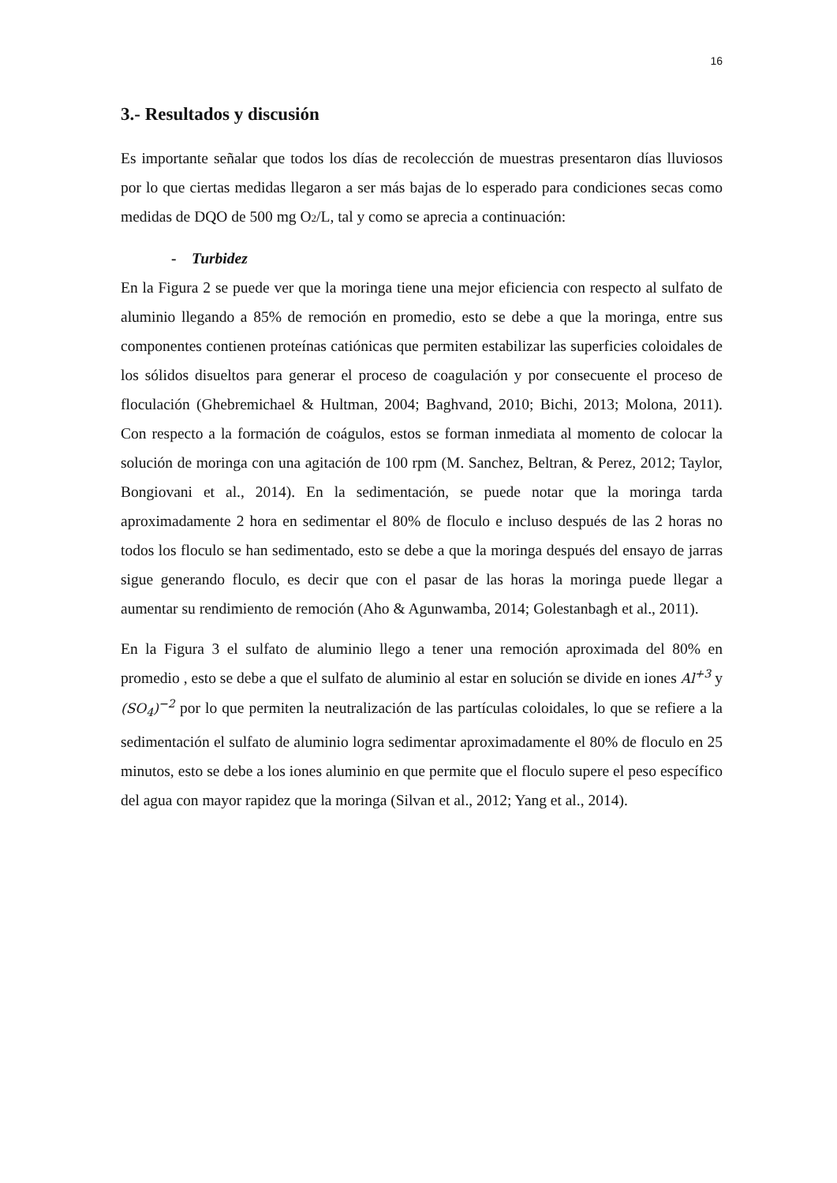16
3.- Resultados y discusión
Es importante señalar que todos los días de recolección de muestras presentaron días lluviosos por lo que ciertas medidas llegaron a ser más bajas de lo esperado para condiciones secas como medidas de DQO de 500 mg O2/L, tal y como se aprecia a continuación:
- Turbidez
En la Figura 2 se puede ver que la moringa tiene una mejor eficiencia con respecto al sulfato de aluminio llegando a 85% de remoción en promedio, esto se debe a que la moringa, entre sus componentes contienen proteínas catiónicas que permiten estabilizar las superficies coloidales de los sólidos disueltos para generar el proceso de coagulación y por consecuente el proceso de floculación (Ghebremichael & Hultman, 2004; Baghvand, 2010; Bichi, 2013; Molona, 2011). Con respecto a la formación de coágulos, estos se forman inmediata al momento de colocar la solución de moringa con una agitación de 100 rpm (M. Sanchez, Beltran, & Perez, 2012; Taylor, Bongiovani et al., 2014). En la sedimentación, se puede notar que la moringa tarda aproximadamente 2 hora en sedimentar el 80% de floculo e incluso después de las 2 horas no todos los floculo se han sedimentado, esto se debe a que la moringa después del ensayo de jarras sigue generando floculo, es decir que con el pasar de las horas la moringa puede llegar a aumentar su rendimiento de remoción (Aho & Agunwamba, 2014; Golestanbagh et al., 2011).
En la Figura 3 el sulfato de aluminio llego a tener una remoción aproximada del 80% en promedio , esto se debe a que el sulfato de aluminio al estar en solución se divide en iones Al<sup>+3</sup> y (SO<sub>4</sub>)<sup>−2</sup> por lo que permiten la neutralización de las partículas coloidales, lo que se refiere a la sedimentación el sulfato de aluminio logra sedimentar aproximadamente el 80% de floculo en 25 minutos, esto se debe a los iones aluminio en que permite que el floculo supere el peso específico del agua con mayor rapidez que la moringa (Silvan et al., 2012; Yang et al., 2014).